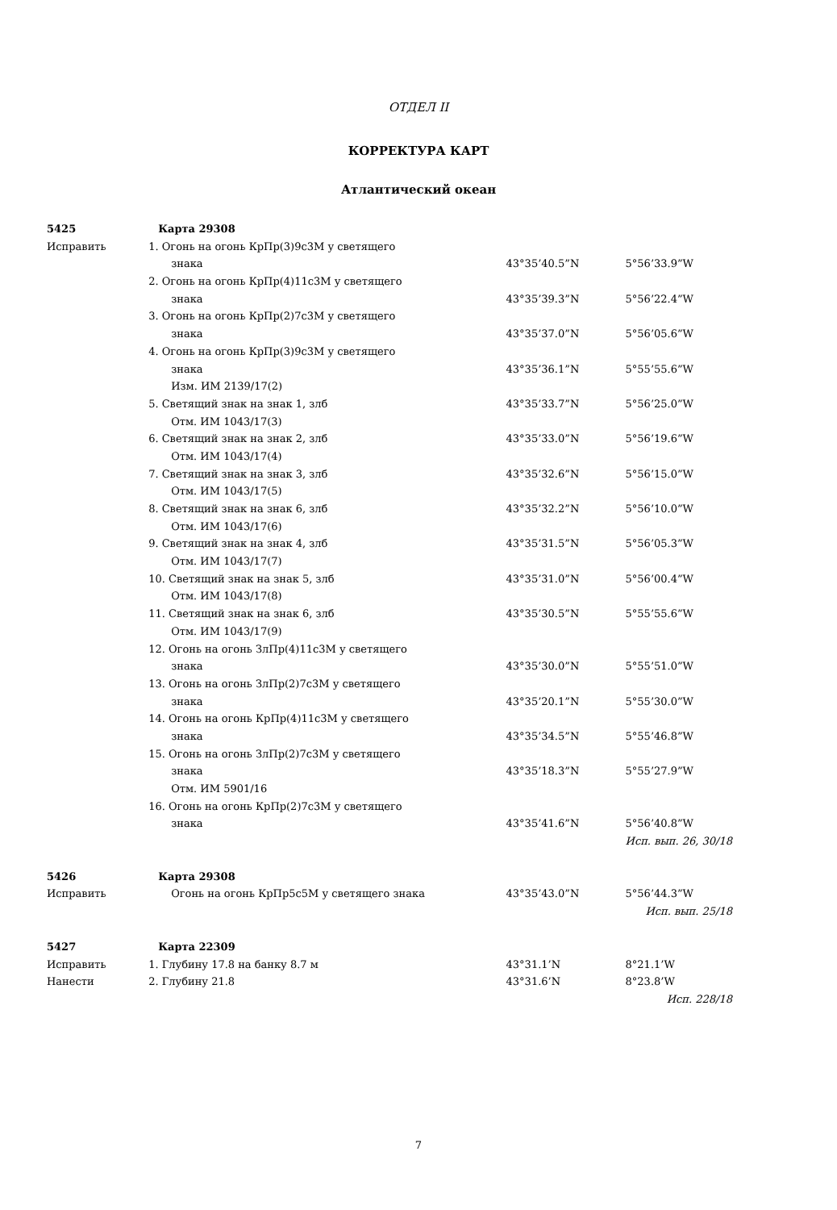ОТДЕЛ II
КОРРЕКТУРА КАРТ
Атлантический океан
| 5425 | Карта 29308 | | |
| Исправить | 1. Огонь на огонь КрПр(3)9с3М у светящего | | |
| | знака | 43°35’40.5”N | 5°56’33.9”W |
| | 2. Огонь на огонь КрПр(4)11с3М у светящего | | |
| | знака | 43°35’39.3”N | 5°56’22.4”W |
| | 3. Огонь на огонь КрПр(2)7с3М у светящего | | |
| | знака | 43°35’37.0”N | 5°56’05.6”W |
| | 4. Огонь на огонь КрПр(3)9с3М у светящего | | |
| | знака | 43°35’36.1”N | 5°55’55.6”W |
| | Изм. ИМ 2139/17(2) | | |
| | 5. Светящий знак на знак 1, злб | 43°35’33.7”N | 5°56’25.0”W |
| | Отм. ИМ 1043/17(3) | | |
| | 6. Светящий знак на знак 2, злб | 43°35’33.0”N | 5°56’19.6”W |
| | Отм. ИМ 1043/17(4) | | |
| | 7. Светящий знак на знак 3, злб | 43°35’32.6”N | 5°56’15.0”W |
| | Отм. ИМ 1043/17(5) | | |
| | 8. Светящий знак на знак 6, злб | 43°35’32.2”N | 5°56’10.0”W |
| | Отм. ИМ 1043/17(6) | | |
| | 9. Светящий знак на знак 4, злб | 43°35’31.5”N | 5°56’05.3”W |
| | Отм. ИМ 1043/17(7) | | |
| | 10. Светящий знак на знак 5, злб | 43°35’31.0”N | 5°56’00.4”W |
| | Отм. ИМ 1043/17(8) | | |
| | 11. Светящий знак на знак 6, злб | 43°35’30.5”N | 5°55’55.6”W |
| | Отм. ИМ 1043/17(9) | | |
| | 12. Огонь на огонь ЗлПр(4)11с3М у светящего | | |
| | знака | 43°35’30.0”N | 5°55’51.0”W |
| | 13. Огонь на огонь ЗлПр(2)7с3М у светящего | | |
| | знака | 43°35’20.1”N | 5°55’30.0”W |
| | 14. Огонь на огонь КрПр(4)11с3М у светящего | | |
| | знака | 43°35’34.5”N | 5°55’46.8”W |
| | 15. Огонь на огонь ЗлПр(2)7с3М у светящего | | |
| | знака | 43°35’18.3”N | 5°55’27.9”W |
| | Отм. ИМ 5901/16 | | |
| | 16. Огонь на огонь КрПр(2)7с3М у светящего | | |
| | знака | 43°35’41.6”N | 5°56’40.8”W |
| | | | Исп. вып. 26, 30/18 |
| 5426 | Карта 29308 | | |
| Исправить | Огонь на огонь КрПр5с5М у светящего знака | 43°35’43.0”N | 5°56’44.3”W |
| | | | Исп. вып. 25/18 |
| 5427 | Карта 22309 | | |
| Исправить | 1. Глубину 17.8 на банку 8.7 м | 43°31.1’N | 8°21.1’W |
| Нанести | 2. Глубину 21.8 | 43°31.6’N | 8°23.8’W |
| | | | Исп. 228/18 |
7